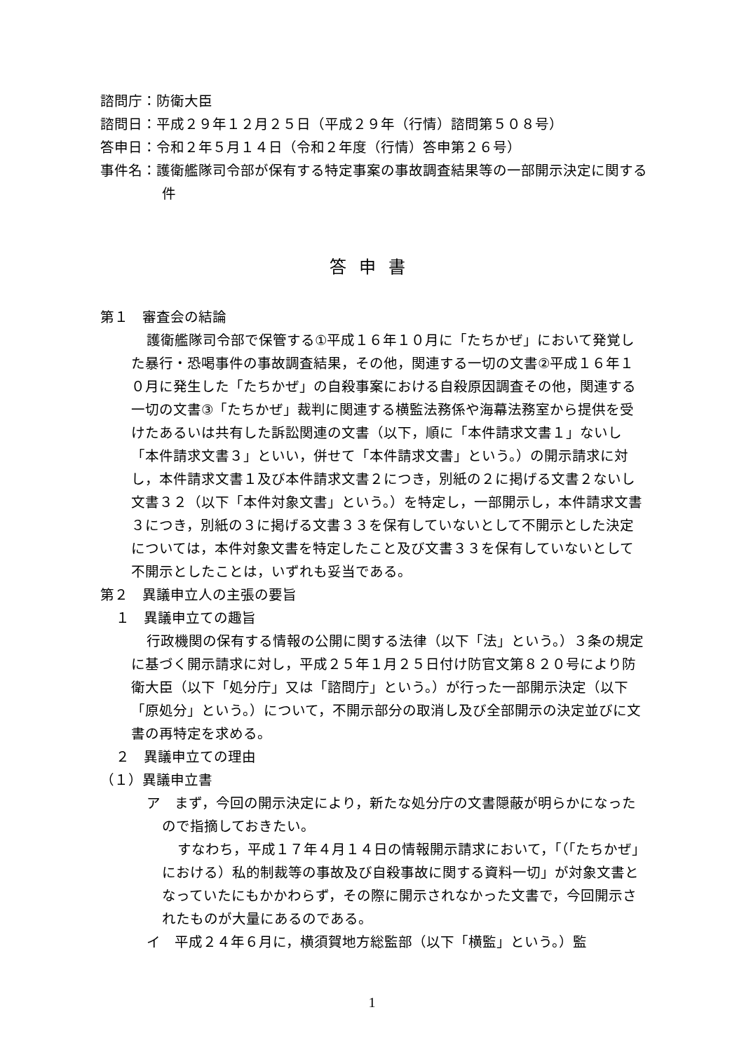諮問庁：防衛大臣
諮問日：平成２９年１２月２５日（平成２９年（行情）諮問第５０８号）
答申日：令和２年５月１４日（令和２年度（行情）答申第２６号）
事件名：護衛艦隊司令部が保有する特定事案の事故調査結果等の一部開示決定に関する件
答申書
第１　審査会の結論
護衛艦隊司令部で保管する①平成１６年１０月に「たちかぜ」において発覚した暴行・恐喝事件の事故調査結果，その他，関連する一切の文書②平成１６年１０月に発生した「たちかぜ」の自殺事案における自殺原因調査その他，関連する一切の文書③「たちかぜ」裁判に関連する横監法務係や海幕法務室から提供を受けたあるいは共有した訴訟関連の文書（以下，順に「本件請求文書１」ないし「本件請求文書３」といい，併せて「本件請求文書」という。）の開示請求に対し，本件請求文書１及び本件請求文書２につき，別紙の２に掲げる文書２ないし文書３２（以下「本件対象文書」という。）を特定し，一部開示し，本件請求文書３につき，別紙の３に掲げる文書３３を保有していないとして不開示とした決定については，本件対象文書を特定したこと及び文書３３を保有していないとして不開示としたことは，いずれも妥当である。
第２　異議申立人の主張の要旨
１　異議申立ての趣旨
行政機関の保有する情報の公開に関する法律（以下「法」という。）３条の規定に基づく開示請求に対し，平成２５年１月２５日付け防官文第８２０号により防衛大臣（以下「処分庁」又は「諮問庁」という。）が行った一部開示決定（以下「原処分」という。）について，不開示部分の取消し及び全部開示の決定並びに文書の再特定を求める。
２　異議申立ての理由
（１）異議申立書
ア　まず，今回の開示決定により，新たな処分庁の文書隠蔽が明らかになったので指摘しておきたい。
すなわち，平成１７年４月１４日の情報開示請求において，「（「たちかぜ」における）私的制裁等の事故及び自殺事故に関する資料一切」が対象文書となっていたにもかかわらず，その際に開示されなかった文書で，今回開示されたものが大量にあるのである。
イ　平成２４年６月に，横須賀地方総監部（以下「横監」という。）監
1